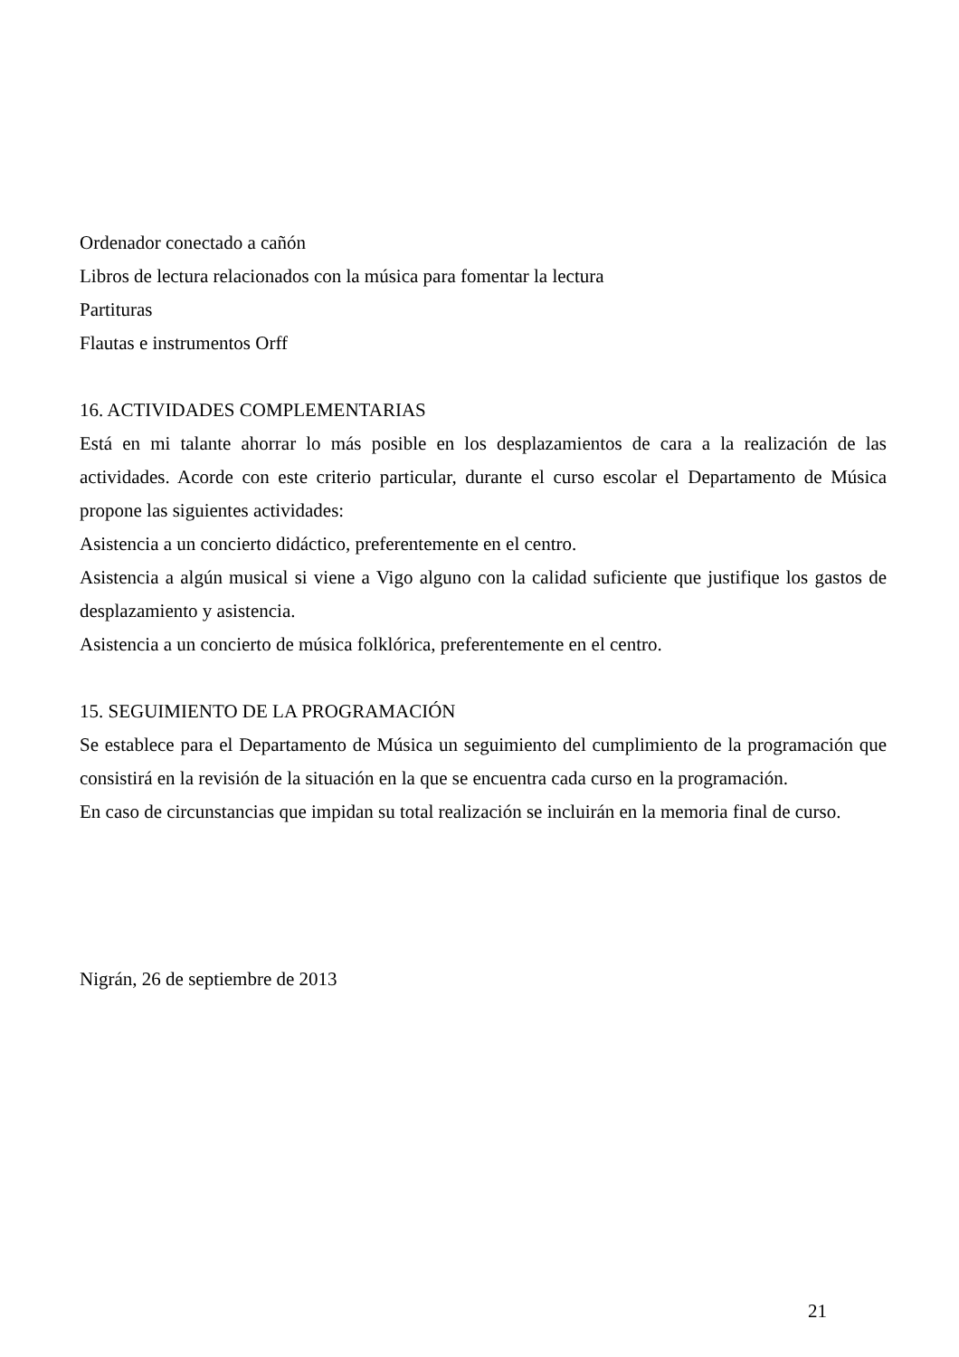Ordenador conectado a cañón
Libros de lectura relacionados con la música para fomentar la lectura
Partituras
Flautas e instrumentos Orff
16. ACTIVIDADES COMPLEMENTARIAS
Está en mi talante ahorrar lo más posible en los desplazamientos de cara a la realización de las actividades. Acorde con este criterio particular, durante el curso escolar el Departamento de Música propone las siguientes actividades:
Asistencia a un concierto didáctico, preferentemente en el centro.
Asistencia a algún musical si viene a Vigo alguno con la calidad suficiente que justifique los gastos de desplazamiento y asistencia.
Asistencia a un concierto de música folklórica, preferentemente en el centro.
15. SEGUIMIENTO DE LA PROGRAMACIÓN
Se establece para el Departamento de Música un seguimiento del cumplimiento de la programación que consistirá en la revisión de la situación en la que se encuentra cada curso en la programación.
En caso de circunstancias que impidan su total realización se incluirán en la memoria final de curso.
Nigrán, 26 de septiembre de 2013
21